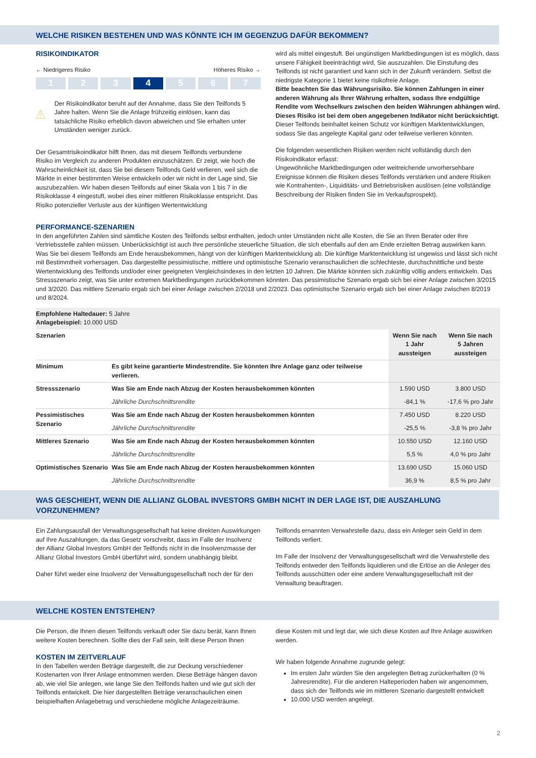WELCHE RISIKEN BESTEHEN UND WAS KÖNNTE ICH IM GEGENZUG DAFÜR BEKOMMEN?
RISIKOINDIKATOR
← Niedrigeres Risiko Höheres Risiko →
1 2 3 4 5 6 7
Der Risikoindikator beruht auf der Annahme, dass Sie den Teilfonds 5 Jahre halten. Wenn Sie die Anlage frühzeitig einlösen, kann das tatsächliche Risiko erheblich davon abweichen und Sie erhalten unter Umständen weniger zurück.
Der Gesamtrisikoindikator hilft Ihnen, das mit diesem Teilfonds verbundene Risiko im Vergleich zu anderen Produkten einzuschätzen. Er zeigt, wie hoch die Wahrscheinlichkeit ist, dass Sie bei diesem Teilfonds Geld verlieren, weil sich die Märkte in einer bestimmten Weise entwickeln oder wir nicht in der Lage sind, Sie auszubezahlen. Wir haben diesen Teilfonds auf einer Skala von 1 bis 7 in die Risikoklasse 4 eingestuft, wobei dies einer mittleren Risikoklasse entspricht. Das Risiko potenzieller Verluste aus der künftigen Wertentwicklung
wird als mittel eingestuft. Bei ungünstigen Marktbedingungen ist es möglich, dass unsere Fähigkeit beeinträchtigt wird, Sie auszuzahlen. Die Einstufung des Teilfonds ist nicht garantiert und kann sich in der Zukunft verändern. Selbst die niedrigste Kategorie 1 bietet keine risikofreie Anlage.
Bitte beachten Sie das Währungsrisiko. Sie können Zahlungen in einer anderen Währung als Ihrer Währung erhalten, sodass Ihre endgültige Rendite vom Wechselkurs zwischen den beiden Währungen abhängen wird. Dieses Risiko ist bei dem oben angegebenen Indikator nicht berücksichtigt. Dieser Teilfonds beinhaltet keinen Schutz vor künftigen Marktentwicklungen, sodass Sie das angelegte Kapital ganz oder teilweise verlieren könnten.
Die folgenden wesentlichen Risiken werden nicht vollständig durch den Risikoindikator erfasst:
Ungewöhnliche Marktbedingungen oder weitreichende unvorhersehbare Ereignisse können die Risiken dieses Teilfonds verstärken und andere Risiken wie Kontrahenten-, Liquiditäts- und Betriebsrisiken auslösen (eine vollständige Beschreibung der Risiken finden Sie im Verkaufsprospekt).
PERFORMANCE-SZENARIEN
In den angeführten Zahlen sind sämtliche Kosten des Teilfonds selbst enthalten, jedoch unter Umständen nicht alle Kosten, die Sie an Ihren Berater oder Ihre Vertriebsstelle zahlen müssen. Unberücksichtigt ist auch Ihre persönliche steuerliche Situation, die sich ebenfalls auf den am Ende erzielten Betrag auswirken kann. Was Sie bei diesem Teilfonds am Ende herausbekommen, hängt von der künftigen Marktentwicklung ab. Die künftige Marktentwicklung ist ungewiss und lässt sich nicht mit Bestimmtheit vorhersagen. Das dargestellte pessimistische, mittlere und optimistische Szenario veranschaulichen die schlechteste, durchschnittliche und beste Wertentwicklung des Teilfonds und/oder einer geeigneten Vergleichsindexes in den letzten 10 Jahren. Die Märkte könnten sich zukünftig völlig anders entwickeln. Das Stressszenario zeigt, was Sie unter extremen Marktbedingungen zurückbekommen könnten. Das pessimistische Szenario ergab sich bei einer Anlage zwischen 3/2015 und 3/2020. Das mittlere Szenario ergab sich bei einer Anlage zwischen 2/2018 und 2/2023. Das optimistische Szenario ergab sich bei einer Anlage zwischen 8/2019 und 8/2024.
| Empfohlene Haltedauer: 5 Jahre Anlagebeispiel: 10.000 USD | | | |
| Szenarien | | Wenn Sie nach 1 Jahr aussteigen | Wenn Sie nach 5 Jahren aussteigen |
| Minimum | Es gibt keine garantierte Mindestrendite. Sie könnten Ihre Anlage ganz oder teilweise verlieren. | | |
| Stressszenario | Was Sie am Ende nach Abzug der Kosten herausbekommen könnten | 1.590 USD | 3.800 USD |
| | Jährliche Durchschnittsrendite | -84,1 % | -17,6 % pro Jahr |
| Pessimistisches Szenario | Was Sie am Ende nach Abzug der Kosten herausbekommen könnten | 7.450 USD | 8.220 USD |
| | Jährliche Durchschnittsrendite | -25,5 % | -3,8 % pro Jahr |
| Mittleres Szenario | Was Sie am Ende nach Abzug der Kosten herausbekommen könnten | 10.550 USD | 12.160 USD |
| | Jährliche Durchschnittsrendite | 5,5 % | 4,0 % pro Jahr |
| Optimistisches Szenario | Was Sie am Ende nach Abzug der Kosten herausbekommen könnten | 13.690 USD | 15.060 USD |
| | Jährliche Durchschnittsrendite | 36,9 % | 8,5 % pro Jahr |
WAS GESCHIEHT, WENN DIE ALLIANZ GLOBAL INVESTORS GMBH NICHT IN DER LAGE IST, DIE AUSZAHLUNG VORZUNEHMEN?
Ein Zahlungsausfall der Verwaltungsgesellschaft hat keine direkten Auswirkungen auf Ihre Auszahlungen, da das Gesetz vorschreibt, dass im Falle der Insolvenz der Allianz Global Investors GmbH der Teilfonds nicht in die Insolvenzmasse der Allianz Global Investors GmbH überführt wird, sondern unabhängig bleibt.
Daher führt weder eine Insolvenz der Verwaltungsgesellschaft noch der für den
Teilfonds ernannten Verwahrstelle dazu, dass ein Anleger sein Geld in dem Teilfonds verliert.
Im Falle der Insolvenz der Verwaltungsgesellschaft wird die Verwahrstelle des Teilfonds entweder den Teilfonds liquidieren und die Erlöse an die Anleger des Teilfonds ausschütten oder eine andere Verwaltungsgesellschaft mit der Verwaltung beauftragen.
WELCHE KOSTEN ENTSTEHEN?
Die Person, die Ihnen diesen Teilfonds verkauft oder Sie dazu berät, kann Ihnen weitere Kosten berechnen. Sollte dies der Fall sein, teilt diese Person Ihnen
KOSTEN IM ZEITVERLAUF
In den Tabellen werden Beträge dargestellt, die zur Deckung verschiedener Kostenarten von Ihrer Anlage entnommen werden. Diese Beträge hängen davon ab, wie viel Sie anlegen, wie lange Sie den Teilfonds halten und wie gut sich der Teilfonds entwickelt. Die hier dargestellten Beträge veranschaulichen einen beispielhaften Anlagebetrag und verschiedene mögliche Anlagezeiträume.
diese Kosten mit und legt dar, wie sich diese Kosten auf Ihre Anlage auswirken werden.
Wir haben folgende Annahme zugrunde gelegt:
Im ersten Jahr würden Sie den angelegten Betrag zurückerhalten (0 % Jahresrendite). Für die anderen Halteperioden haben wir angenommen, dass sich der Teilfonds wie im mittleren Szenario dargestellt entwickelt
10.000 USD werden angelegt.
2